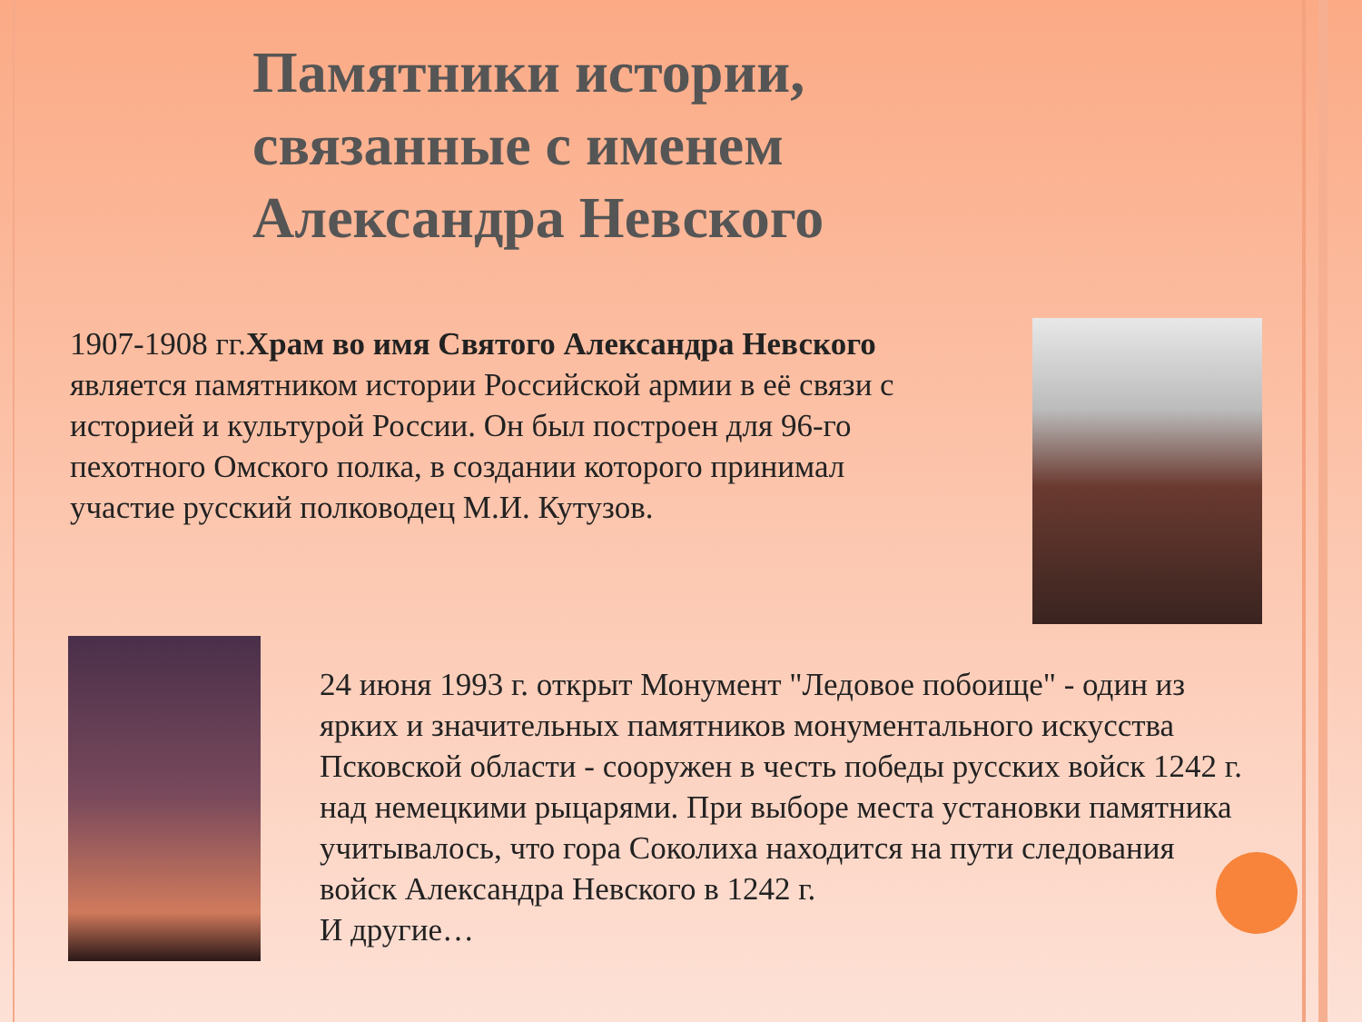Памятники истории, связанные с именем Александра Невского
1907-1908 гг.Храм во имя Святого Александра Невского является памятником истории Российской армии в её связи с историей и культурой России. Он был построен для 96-го пехотного Омского полка, в создании которого принимал участие русский полководец М.И. Кутузов.
24 июня 1993 г. открыт Монумент "Ледовое побоище" - один из ярких и значительных памятников монументального искусства Псковской области - сооружен в честь победы русских войск 1242 г. над немецкими рыцарями. При выборе места установки памятника учитывалось, что гора Соколиха находится на пути следования войск Александра Невского в 1242 г.
И другие…